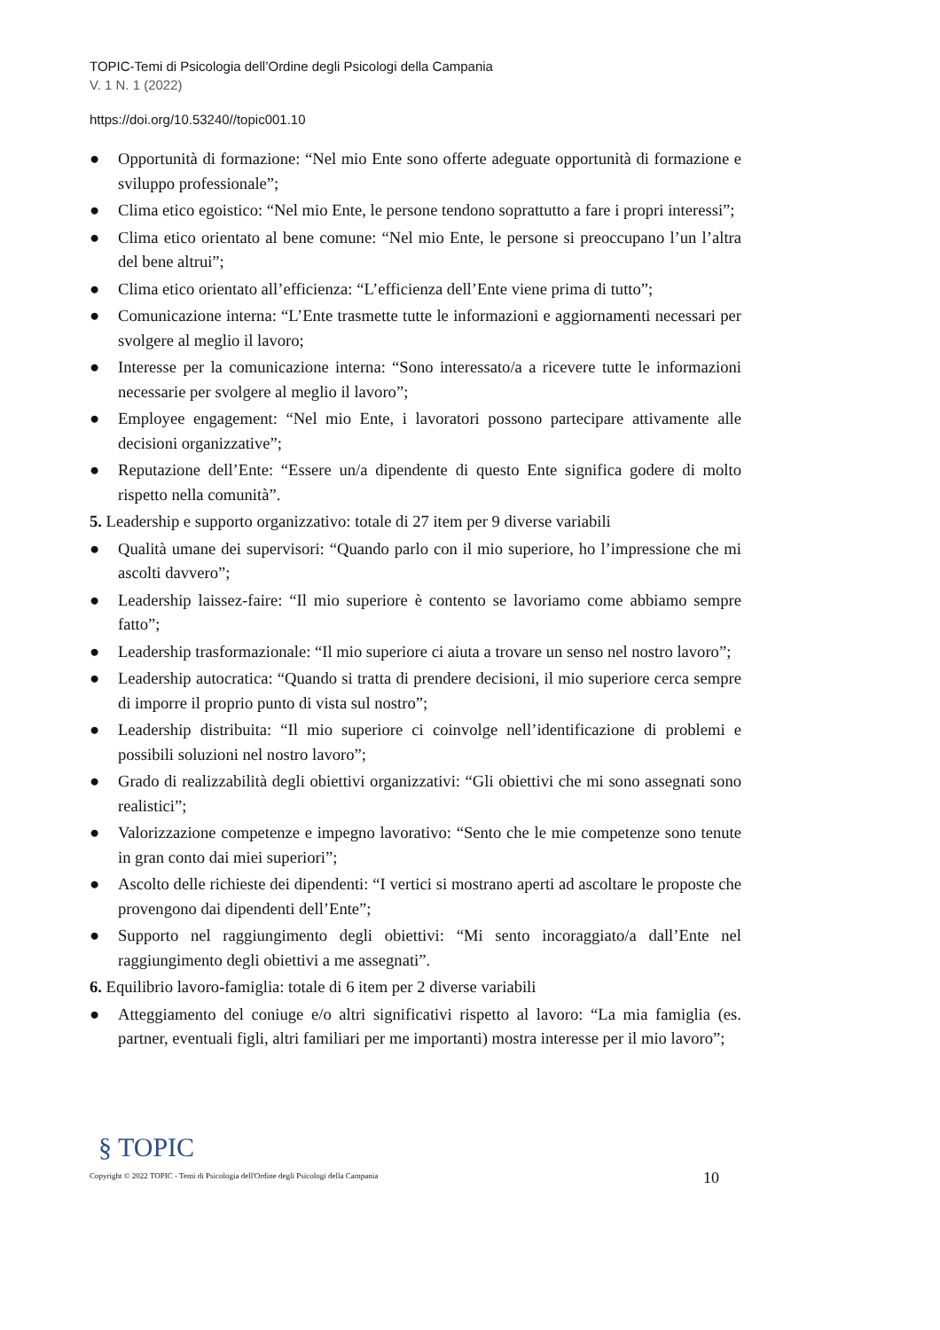TOPIC-Temi di Psicologia dell’Ordine degli Psicologi della Campania
V. 1 N. 1 (2022)
https://doi.org/10.53240//topic001.10
● Opportunità di formazione: “Nel mio Ente sono offerte adeguate opportunità di formazione e sviluppo professionale”;
● Clima etico egoistico: “Nel mio Ente, le persone tendono soprattutto a fare i propri interessi”;
● Clima etico orientato al bene comune: “Nel mio Ente, le persone si preoccupano l’un l’altra del bene altrui”;
● Clima etico orientato all’efficienza: “L’efficienza dell’Ente viene prima di tutto”;
● Comunicazione interna: “L’Ente trasmette tutte le informazioni e aggiornamenti necessari per svolgere al meglio il lavoro;
● Interesse per la comunicazione interna: “Sono interessato/a a ricevere tutte le informazioni necessarie per svolgere al meglio il lavoro”;
● Employee engagement: “Nel mio Ente, i lavoratori possono partecipare attivamente alle decisioni organizzative”;
● Reputazione dell’Ente: “Essere un/a dipendente di questo Ente significa godere di molto rispetto nella comunità”.
5. Leadership e supporto organizzativo: totale di 27 item per 9 diverse variabili
● Qualità umane dei supervisori: “Quando parlo con il mio superiore, ho l’impressione che mi ascolti davvero”;
● Leadership laissez-faire: “Il mio superiore è contento se lavoriamo come abbiamo sempre fatto”;
● Leadership trasformazionale: “Il mio superiore ci aiuta a trovare un senso nel nostro lavoro”;
● Leadership autocratica: “Quando si tratta di prendere decisioni, il mio superiore cerca sempre di imporre il proprio punto di vista sul nostro”;
● Leadership distribuita: “Il mio superiore ci coinvolge nell’identificazione di problemi e possibili soluzioni nel nostro lavoro”;
● Grado di realizzabilità degli obiettivi organizzativi: “Gli obiettivi che mi sono assegnati sono realistici”;
● Valorizzazione competenze e impegno lavorativo: “Sento che le mie competenze sono tenute in gran conto dai miei superiori”;
● Ascolto delle richieste dei dipendenti: “I vertici si mostrano aperti ad ascoltare le proposte che provengono dai dipendenti dell’Ente”;
● Supporto nel raggiungimento degli obiettivi: “Mi sento incoraggiato/a dall’Ente nel raggiungimento degli obiettivi a me assegnati”.
6. Equilibrio lavoro-famiglia: totale di 6 item per 2 diverse variabili
● Atteggiamento del coniuge e/o altri significativi rispetto al lavoro: “La mia famiglia (es. partner, eventuali figli, altri familiari per me importanti) mostra interesse per il mio lavoro”;
10
§ TOPIC
Copyright © 2022 TOPIC - Temi di Psicologia dell'Ordine degli Psicologi della Campania